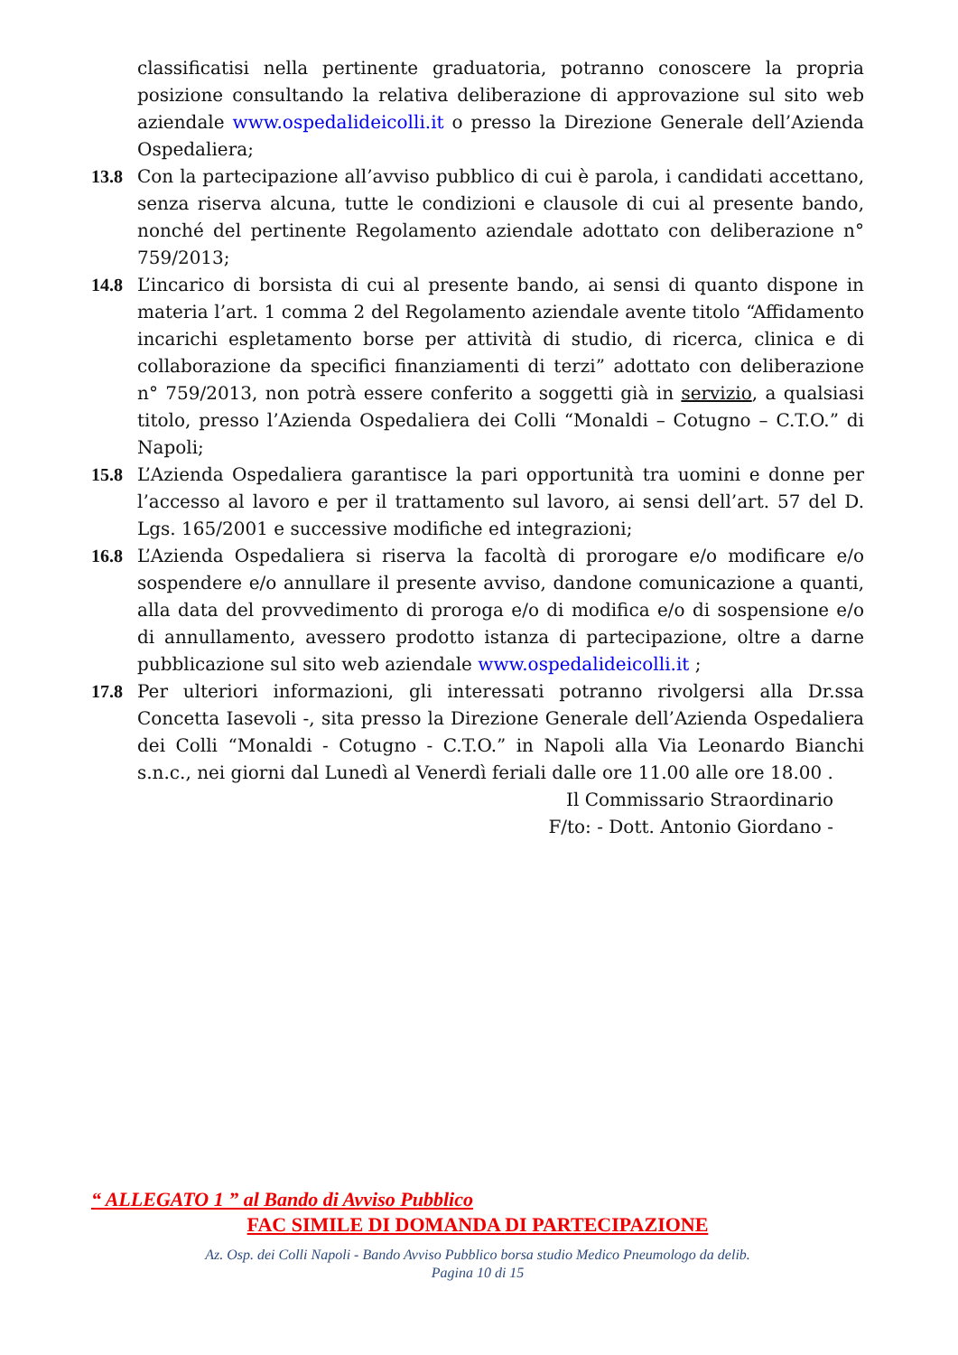classificatisi nella pertinente graduatoria, potranno conoscere la propria posizione consultando la relativa deliberazione di approvazione sul sito web aziendale www.ospedalideicolli.it o presso la Direzione Generale dell’Azienda Ospedaliera;
13.8 Con la partecipazione all’avviso pubblico di cui è parola, i candidati accettano, senza riserva alcuna, tutte le condizioni e clausole di cui al presente bando, nonché del pertinente Regolamento aziendale adottato con deliberazione n° 759/2013;
14.8 L’incarico di borsista di cui al presente bando, ai sensi di quanto dispone in materia l’art. 1 comma 2 del Regolamento aziendale avente titolo “Affidamento incarichi espletamento borse per attività di studio, di ricerca, clinica e di collaborazione da specifici finanziamenti di terzi” adottato con deliberazione n° 759/2013, non potrà essere conferito a soggetti già in servizio, a qualsiasi titolo, presso l’Azienda Ospedaliera dei Colli “Monaldi – Cotugno – C.T.O.” di Napoli;
15.8 L’Azienda Ospedaliera garantisce la pari opportunità tra uomini e donne per l’accesso al lavoro e per il trattamento sul lavoro, ai sensi dell’art. 57 del D. Lgs. 165/2001 e successive modifiche ed integrazioni;
16.8 L’Azienda Ospedaliera si riserva la facoltà di prorogare e/o modificare e/o sospendere e/o annullare il presente avviso, dandone comunicazione a quanti, alla data del provvedimento di proroga e/o di modifica e/o di sospensione e/o di annullamento, avessero prodotto istanza di partecipazione, oltre a darne pubblicazione sul sito web aziendale www.ospedalideicolli.it ;
17.8 Per ulteriori informazioni, gli interessati potranno rivolgersi alla Dr.ssa Concetta Iasevoli -, sita presso la Direzione Generale dell’Azienda Ospedaliera dei Colli “Monaldi - Cotugno - C.T.O.” in Napoli alla Via Leonardo Bianchi s.n.c., nei giorni dal Lunedì al Venerdì feriali dalle ore 11.00 alle ore 18.00 .
Il Commissario Straordinario
F/to: - Dott. Antonio Giordano -
“ ALLEGATO 1 ” al Bando di Avviso Pubblico
FAC SIMILE DI DOMANDA DI PARTECIPAZIONE
Az. Osp. dei Colli Napoli - Bando Avviso Pubblico borsa studio Medico Pneumologo da delib.
Pagina 10 di 15